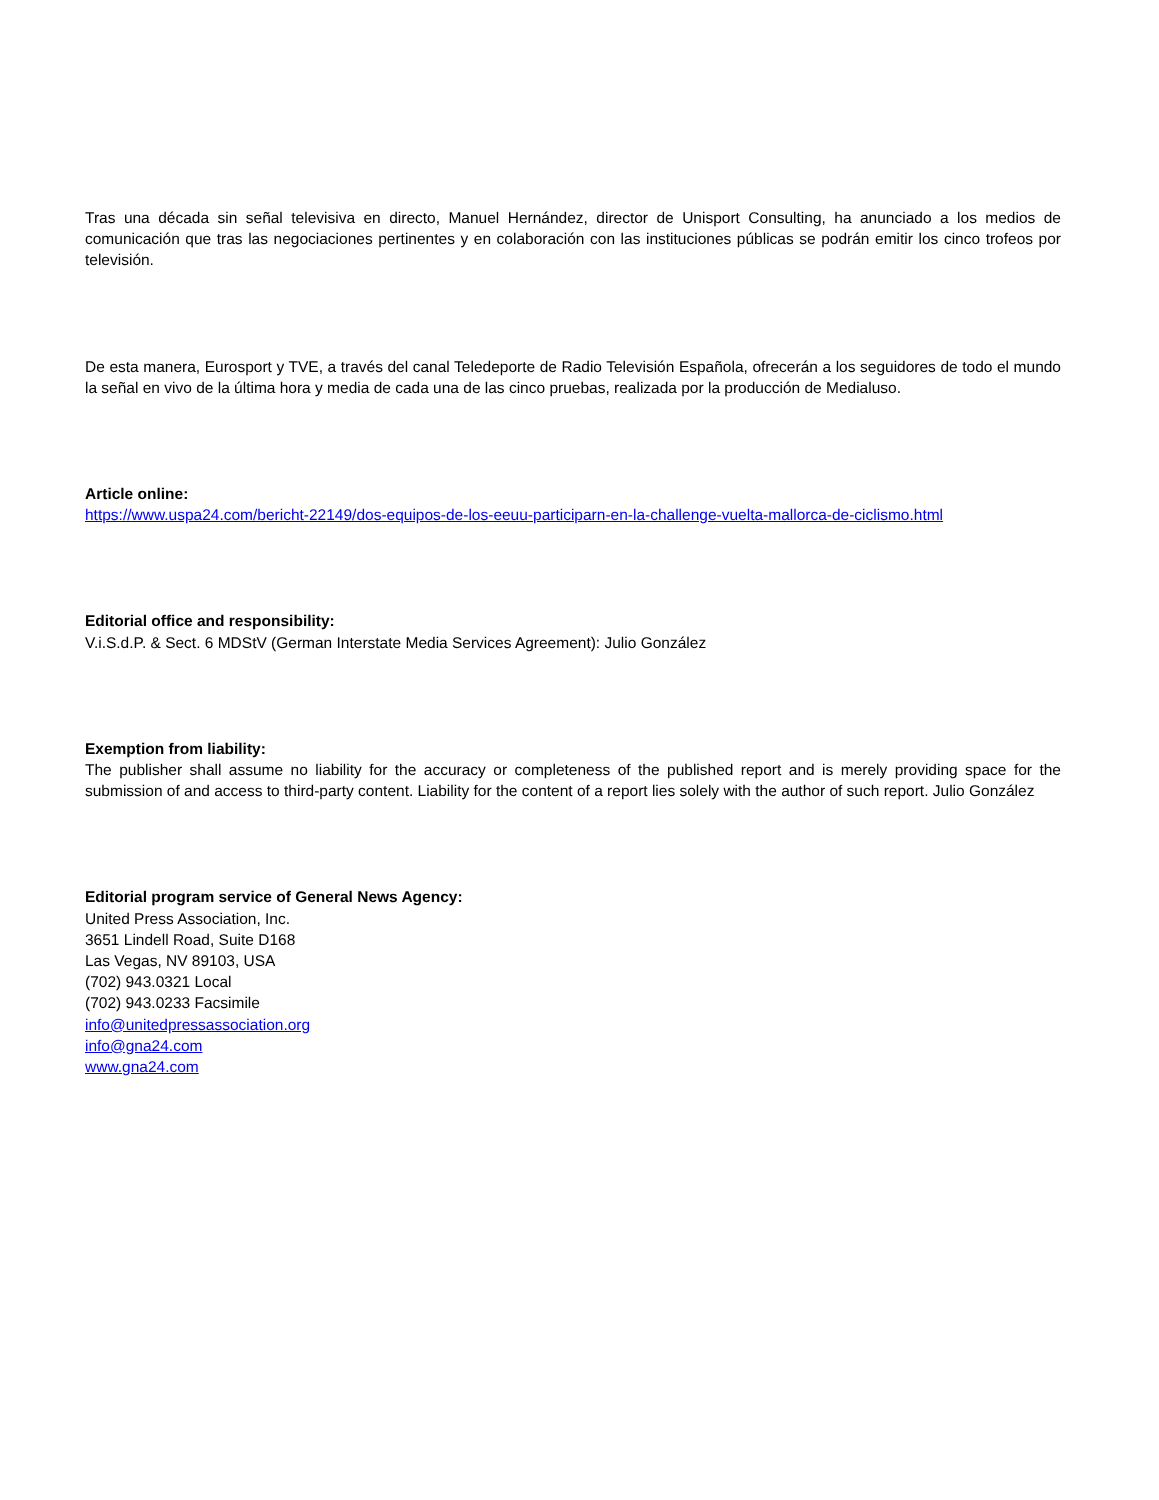Tras una década sin señal televisiva en directo, Manuel Hernández, director de Unisport Consulting, ha anunciado a los medios de comunicación que tras las negociaciones pertinentes y en colaboración con las instituciones públicas se podrán emitir los cinco trofeos por televisión.
De esta manera, Eurosport y TVE, a través del canal Teledeporte de Radio Televisión Española, ofrecerán a los seguidores de todo el mundo la señal en vivo de la última hora y media de cada una de las cinco pruebas, realizada por la producción de Medialuso.
Article online:
https://www.uspa24.com/bericht-22149/dos-equipos-de-los-eeuu-participarn-en-la-challenge-vuelta-mallorca-de-ciclismo.html
Editorial office and responsibility:
V.i.S.d.P. & Sect. 6 MDStV (German Interstate Media Services Agreement): Julio González
Exemption from liability:
The publisher shall assume no liability for the accuracy or completeness of the published report and is merely providing space for the submission of and access to third-party content. Liability for the content of a report lies solely with the author of such report. Julio González
Editorial program service of General News Agency:
United Press Association, Inc.
3651 Lindell Road, Suite D168
Las Vegas, NV 89103, USA
(702) 943.0321 Local
(702) 943.0233 Facsimile
info@unitedpressassociation.org
info@gna24.com
www.gna24.com